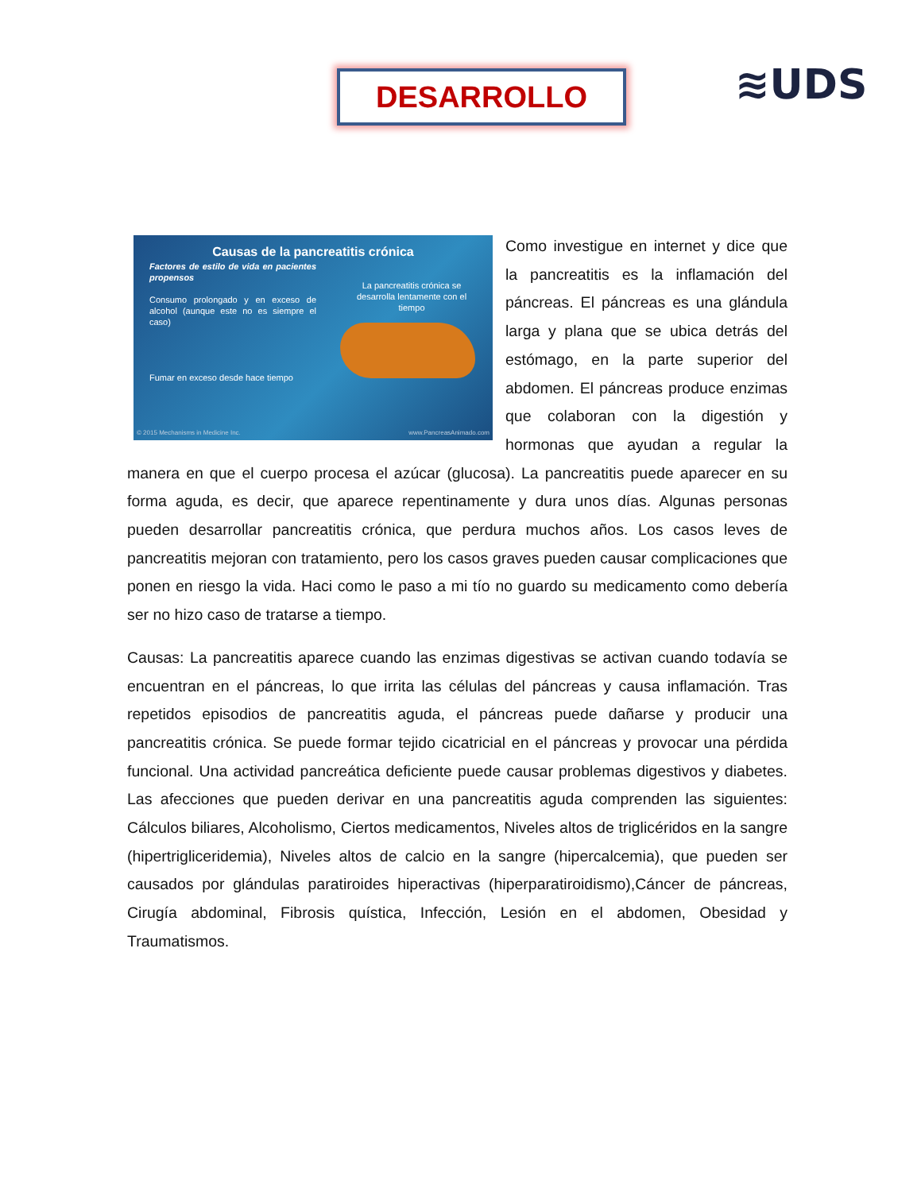DESARROLLO ≋UDS
Causas de la pancreatitis crónica
Factores de estilo de vida en pacientes propensos
Consumo prolongado y en exceso de alcohol (aunque este no es siempre el caso)
Fumar en exceso desde hace tiempo
La pancreatitis crónica se desarrolla lentamente con el tiempo
© 2015 Mechanisms in Medicine Inc. www.PancreasAnimado.com
Como investigue en internet y dice que la pancreatitis es la inflamación del páncreas. El páncreas es una glándula larga y plana que se ubica detrás del estómago, en la parte superior del abdomen. El páncreas produce enzimas que colaboran con la digestión y hormonas que ayudan a regular la manera en que el cuerpo procesa el azúcar (glucosa). La pancreatitis puede aparecer en su forma aguda, es decir, que aparece repentinamente y dura unos días. Algunas personas pueden desarrollar pancreatitis crónica, que perdura muchos años. Los casos leves de pancreatitis mejoran con tratamiento, pero los casos graves pueden causar complicaciones que ponen en riesgo la vida. Haci como le paso a mi tío no guardo su medicamento como debería ser no hizo caso de tratarse a tiempo.
Causas: La pancreatitis aparece cuando las enzimas digestivas se activan cuando todavía se encuentran en el páncreas, lo que irrita las células del páncreas y causa inflamación. Tras repetidos episodios de pancreatitis aguda, el páncreas puede dañarse y producir una pancreatitis crónica. Se puede formar tejido cicatricial en el páncreas y provocar una pérdida funcional. Una actividad pancreática deficiente puede causar problemas digestivos y diabetes. Las afecciones que pueden derivar en una pancreatitis aguda comprenden las siguientes: Cálculos biliares, Alcoholismo, Ciertos medicamentos, Niveles altos de triglicéridos en la sangre (hipertrigliceridemia), Niveles altos de calcio en la sangre (hipercalcemia), que pueden ser causados por glándulas paratiroides hiperactivas (hiperparatiroidismo),Cáncer de páncreas, Cirugía abdominal, Fibrosis quística, Infección, Lesión en el abdomen, Obesidad y Traumatismos.